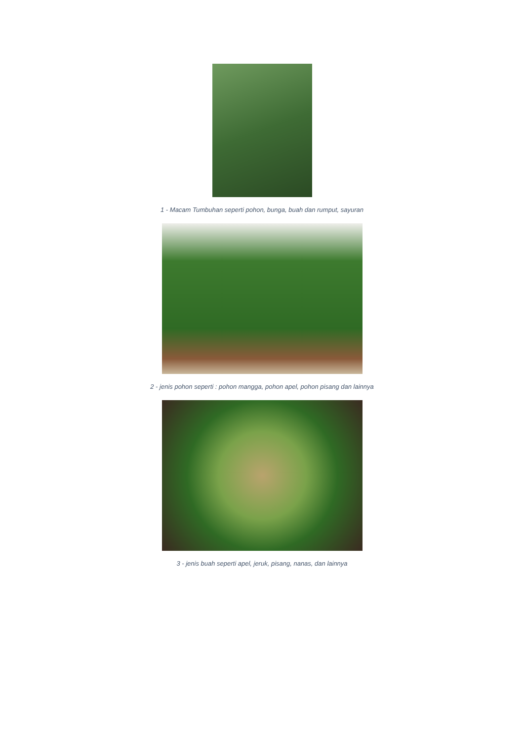1 - Macam Tumbuhan seperti pohon, bunga, buah dan rumput, sayuran
2 - jenis pohon seperti : pohon mangga, pohon apel, pohon pisang dan lainnya
3 - jenis buah seperti apel, jeruk, pisang, nanas, dan lainnya